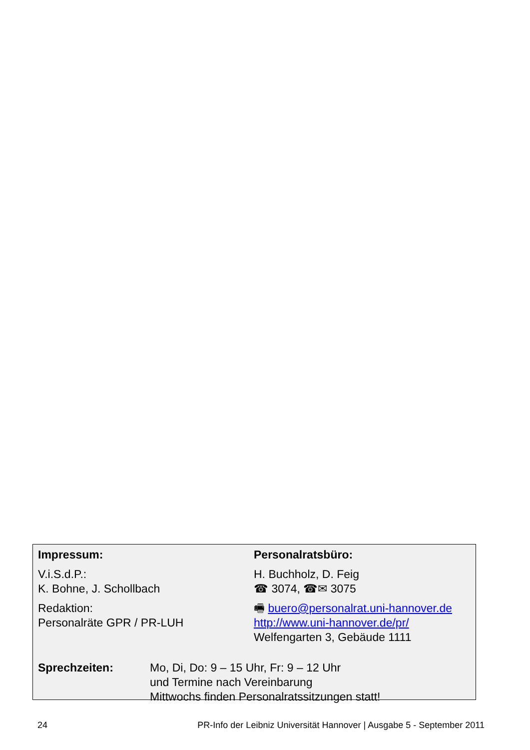Impressum:
V.i.S.d.P.:
K. Bohne, J. Schollbach
Redaktion:
Personalräte GPR / PR-LUH
Personalratsbüro:
H. Buchholz, D. Feig
☎ 3074, ☎✉ 3075
🖷 buero@personalrat.uni-hannover.de
http://www.uni-hannover.de/pr/
Welfengarten 3, Gebäude 1111
Sprechzeiten: Mo, Di, Do: 9 – 15 Uhr, Fr: 9 – 12 Uhr
und Termine nach Vereinbarung
Mittwochs finden Personalratssitzungen statt!
24 PR-Info der Leibniz Universität Hannover | Ausgabe 5 - September 2011